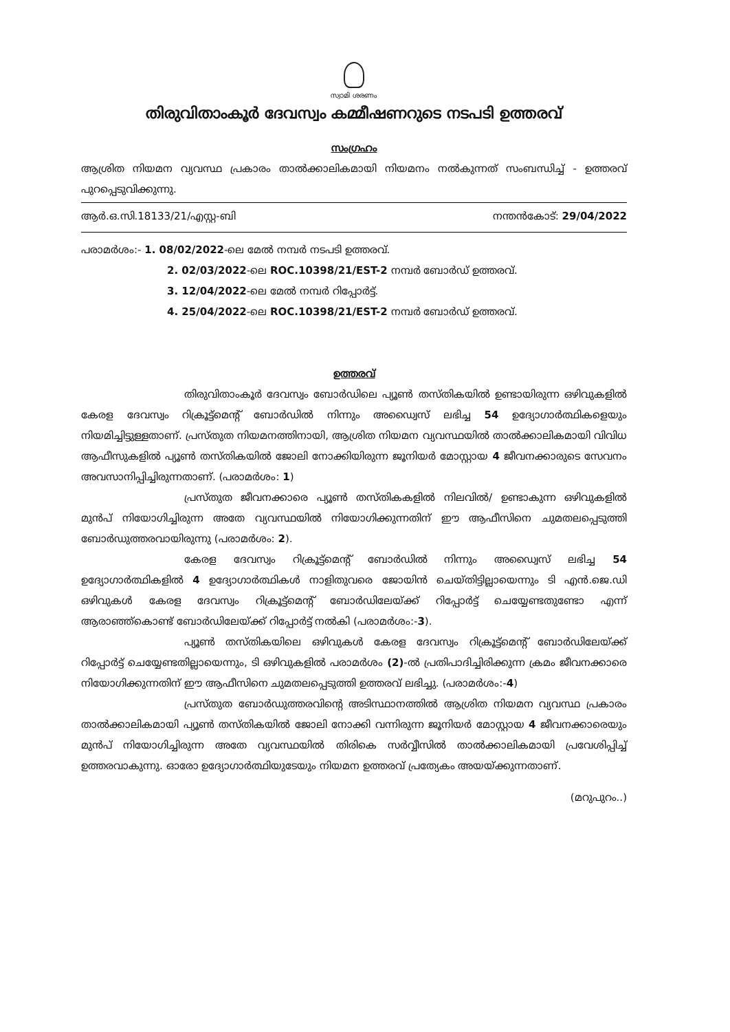സ്വാമി ശരണം
തിരുവിതാംകൂർ ദേവസ്വം കമ്മീഷണറുടെ നടപടി ഉത്തരവ്
സംഗ്രഹം
ആശ്രിത നിയമന വ്യവസ്ഥ പ്രകാരം താൽക്കാലികമായി നിയമനം നൽകുന്നത് സംബന്ധിച്ച് - ഉത്തരവ് പുറപ്പെടുവിക്കുന്നു.
ആർ.ഒ.സി.18133/21/എസ്റ്റ-ബി നന്തൻകോട്: 29/04/2022
പരാമർശം:- 1. 08/02/2022-ലെ മേൽ നമ്പർ നടപടി ഉത്തരവ്.
2. 02/03/2022-ലെ ROC.10398/21/EST-2 നമ്പർ ബോർഡ് ഉത്തരവ്.
3. 12/04/2022-ലെ മേൽ നമ്പർ റിപ്പോർട്ട്.
4. 25/04/2022-ലെ ROC.10398/21/EST-2 നമ്പർ ബോർഡ് ഉത്തരവ്.
ഉത്തരവ്
തിരുവിതാംകൂർ ദേവസ്വം ബോർഡിലെ പ്യൂൺ തസ്തികയിൽ ഉണ്ടായിരുന്ന ഒഴിവുകളിൽ കേരള ദേവസ്വം റിക്രൂട്ട്മെന്റ് ബോർഡിൽ നിന്നും അഡ്വൈസ് ലഭിച്ച 54 ഉദ്യോഗാർത്ഥികളെയും നിയമിച്ചിട്ടുള്ളതാണ്. പ്രസ്തുത നിയമനത്തിനായി, ആശ്രിത നിയമന വ്യവസ്ഥയിൽ താൽക്കാലികമായി വിവിധ ആഫീസുകളിൽ പ്യൂൺ തസ്തികയിൽ ജോലി നോക്കിയിരുന്ന ജൂനിയർ മോസ്റ്റായ 4 ജീവനക്കാരുടെ സേവനം അവസാനിപ്പിച്ചിരുന്നതാണ്. (പരാമർശം: 1)
പ്രസ്തുത ജീവനക്കാരെ പ്യൂൺ തസ്തികകളിൽ നിലവിൽ/ ഉണ്ടാകുന്ന ഒഴിവുകളിൽ മുൻപ് നിയോഗിച്ചിരുന്ന അതേ വ്യവസ്ഥയിൽ നിയോഗിക്കുന്നതിന് ഈ ആഫീസിനെ ചുമതലപ്പെടുത്തി ബോർഡുത്തരവായിരുന്നു (പരാമർശം: 2).
കേരള ദേവസ്വം റിക്രൂട്ട്മെന്റ് ബോർഡിൽ നിന്നും അഡ്വൈസ് ലഭിച്ച 54 ഉദ്യോഗാർത്ഥികളിൽ 4 ഉദ്യോഗാർത്ഥികൾ നാളിതുവരെ ജോയിൻ ചെയ്തിട്ടില്ലായെന്നും ടി എൻ.ജെ.ഡി ഒഴിവുകൾ കേരള ദേവസ്വം റിക്രൂട്ട്മെന്റ് ബോർഡിലേയ്ക്ക് റിപ്പോർട്ട് ചെയ്യേണ്ടതുണ്ടോ എന്ന് ആരാഞ്ഞ്കൊണ്ട് ബോർഡിലേയ്ക്ക് റിപ്പോർട്ട് നൽകി (പരാമർശം:-3).
പ്യൂൺ തസ്തികയിലെ ഒഴിവുകൾ കേരള ദേവസ്വം റിക്രൂട്ട്മെന്റ് ബോർഡിലേയ്ക്ക് റിപ്പോർട്ട് ചെയ്യേണ്ടതില്ലായെന്നും, ടി ഒഴിവുകളിൽ പരാമർശം (2)-ൽ പ്രതിപാദിച്ചിരിക്കുന്ന ക്രമം ജീവനക്കാരെ നിയോഗിക്കുന്നതിന് ഈ ആഫീസിനെ ചുമതലപ്പെടുത്തി ഉത്തരവ് ലഭിച്ചു. (പരാമർശം:-4)
പ്രസ്തുത ബോർഡുത്തരവിന്റെ അടിസ്ഥാനത്തിൽ ആശ്രിത നിയമന വ്യവസ്ഥ പ്രകാരം താൽക്കാലികമായി പ്യൂൺ തസ്തികയിൽ ജോലി നോക്കി വന്നിരുന്ന ജൂനിയർ മോസ്റ്റായ 4 ജീവനക്കാരെയും മുൻപ് നിയോഗിച്ചിരുന്ന അതേ വ്യവസ്ഥയിൽ തിരികെ സർവ്വീസിൽ താൽക്കാലികമായി പ്രവേശിപ്പിച്ച് ഉത്തരവാകുന്നു. ഓരോ ഉദ്യോഗാർത്ഥിയുടേയും നിയമന ഉത്തരവ് പ്രത്യേകം അയയ്ക്കുന്നതാണ്.
(മറുപുറം..)